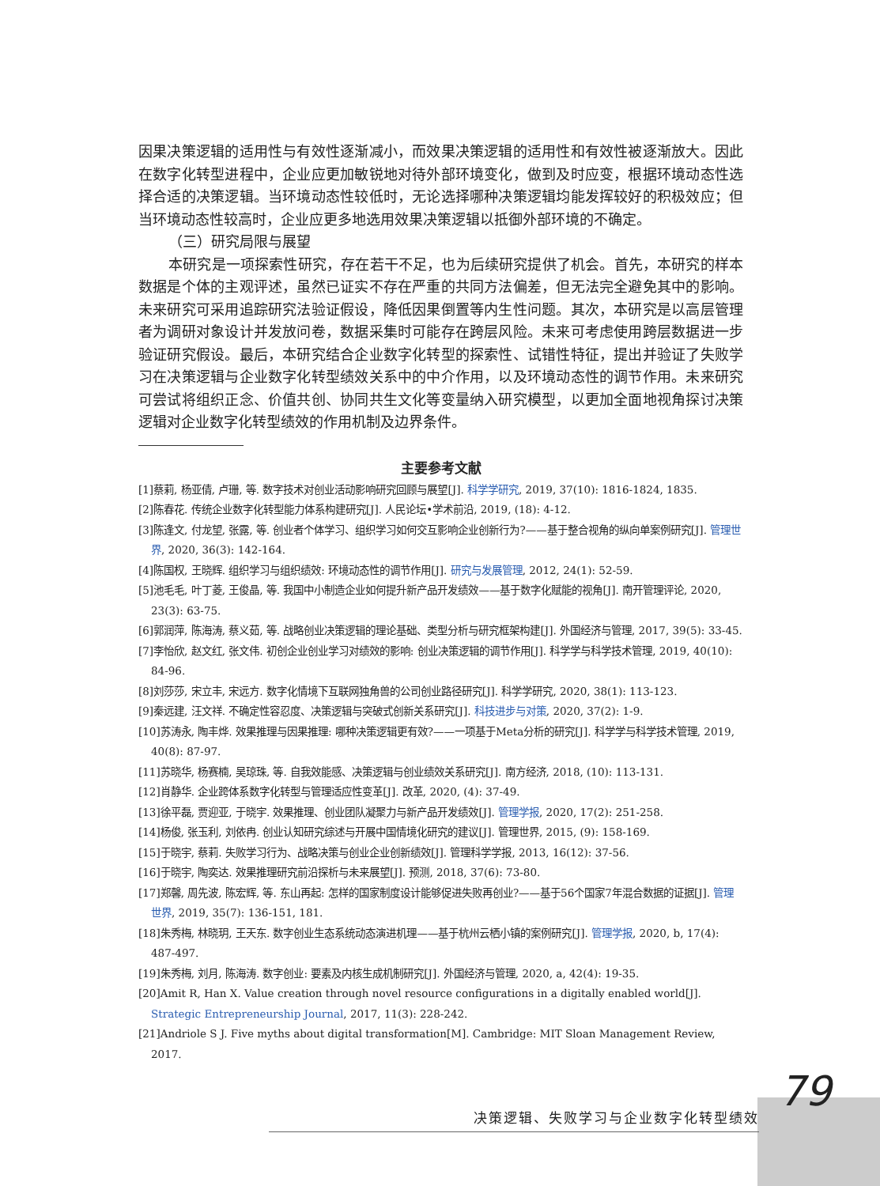因果决策逻辑的适用性与有效性逐渐减小，而效果决策逻辑的适用性和有效性被逐渐放大。因此在数字化转型进程中，企业应更加敏锐地对待外部环境变化，做到及时应变，根据环境动态性选择合适的决策逻辑。当环境动态性较低时，无论选择哪种决策逻辑均能发挥较好的积极效应；但当环境动态性较高时，企业应更多地选用效果决策逻辑以抵御外部环境的不确定。
（三）研究局限与展望
本研究是一项探索性研究，存在若干不足，也为后续研究提供了机会。首先，本研究的样本数据是个体的主观评述，虽然已证实不存在严重的共同方法偏差，但无法完全避免其中的影响。未来研究可采用追踪研究法验证假设，降低因果倒置等内生性问题。其次，本研究是以高层管理者为调研对象设计并发放问卷，数据采集时可能存在跨层风险。未来可考虑使用跨层数据进一步验证研究假设。最后，本研究结合企业数字化转型的探索性、试错性特征，提出并验证了失败学习在决策逻辑与企业数字化转型绩效关系中的中介作用，以及环境动态性的调节作用。未来研究可尝试将组织正念、价值共创、协同共生文化等变量纳入研究模型，以更加全面地视角探讨决策逻辑对企业数字化转型绩效的作用机制及边界条件。
主要参考文献
[1]蔡莉, 杨亚倩, 卢珊, 等. 数字技术对创业活动影响研究回顾与展望[J]. 科学学研究, 2019, 37(10): 1816-1824, 1835.
[2]陈春花. 传统企业数字化转型能力体系构建研究[J]. 人民论坛•学术前沿, 2019, (18): 4-12.
[3]陈逢文, 付龙望, 张露, 等. 创业者个体学习、组织学习如何交互影响企业创新行为?——基于整合视角的纵向单案例研究[J]. 管理世界, 2020, 36(3): 142-164.
[4]陈国权, 王晓辉. 组织学习与组织绩效: 环境动态性的调节作用[J]. 研究与发展管理, 2012, 24(1): 52-59.
[5]池毛毛, 叶丁菱, 王俊晶, 等. 我国中小制造企业如何提升新产品开发绩效——基于数字化赋能的视角[J]. 南开管理评论, 2020, 23(3): 63-75.
[6]郭润萍, 陈海涛, 蔡义茹, 等. 战略创业决策逻辑的理论基础、类型分析与研究框架构建[J]. 外国经济与管理, 2017, 39(5): 33-45.
[7]李怡欣, 赵文红, 张文伟. 初创企业创业学习对绩效的影响: 创业决策逻辑的调节作用[J]. 科学学与科学技术管理, 2019, 40(10): 84-96.
[8]刘莎莎, 宋立丰, 宋远方. 数字化情境下互联网独角兽的公司创业路径研究[J]. 科学学研究, 2020, 38(1): 113-123.
[9]秦远建, 汪文祥. 不确定性容忍度、决策逻辑与突破式创新关系研究[J]. 科技进步与对策, 2020, 37(2): 1-9.
[10]苏涛永, 陶丰烨. 效果推理与因果推理: 哪种决策逻辑更有效?——一项基于Meta分析的研究[J]. 科学学与科学技术管理, 2019, 40(8): 87-97.
[11]苏晓华, 杨赛楠, 吴琼珠, 等. 自我效能感、决策逻辑与创业绩效关系研究[J]. 南方经济, 2018, (10): 113-131.
[12]肖静华. 企业跨体系数字化转型与管理适应性变革[J]. 改革, 2020, (4): 37-49.
[13]徐平磊, 贾迎亚, 于晓宇. 效果推理、创业团队凝聚力与新产品开发绩效[J]. 管理学报, 2020, 17(2): 251-258.
[14]杨俊, 张玉利, 刘依冉. 创业认知研究综述与开展中国情境化研究的建议[J]. 管理世界, 2015, (9): 158-169.
[15]于晓宇, 蔡莉. 失败学习行为、战略决策与创业企业创新绩效[J]. 管理科学学报, 2013, 16(12): 37-56.
[16]于晓宇, 陶奕达. 效果推理研究前沿探析与未来展望[J]. 预测, 2018, 37(6): 73-80.
[17]郑馨, 周先波, 陈宏辉, 等. 东山再起: 怎样的国家制度设计能够促进失败再创业?——基于56个国家7年混合数据的证据[J]. 管理世界, 2019, 35(7): 136-151, 181.
[18]朱秀梅, 林晓玥, 王天东. 数字创业生态系统动态演进机理——基于杭州云栖小镇的案例研究[J]. 管理学报, 2020, b, 17(4): 487-497.
[19]朱秀梅, 刘月, 陈海涛. 数字创业: 要素及内核生成机制研究[J]. 外国经济与管理, 2020, a, 42(4): 19-35.
[20]Amit R, Han X. Value creation through novel resource configurations in a digitally enabled world[J]. Strategic Entrepreneurship Journal, 2017, 11(3): 228-242.
[21]Andriole S J. Five myths about digital transformation[M]. Cambridge: MIT Sloan Management Review, 2017.
79
决策逻辑、失败学习与企业数字化转型绩效